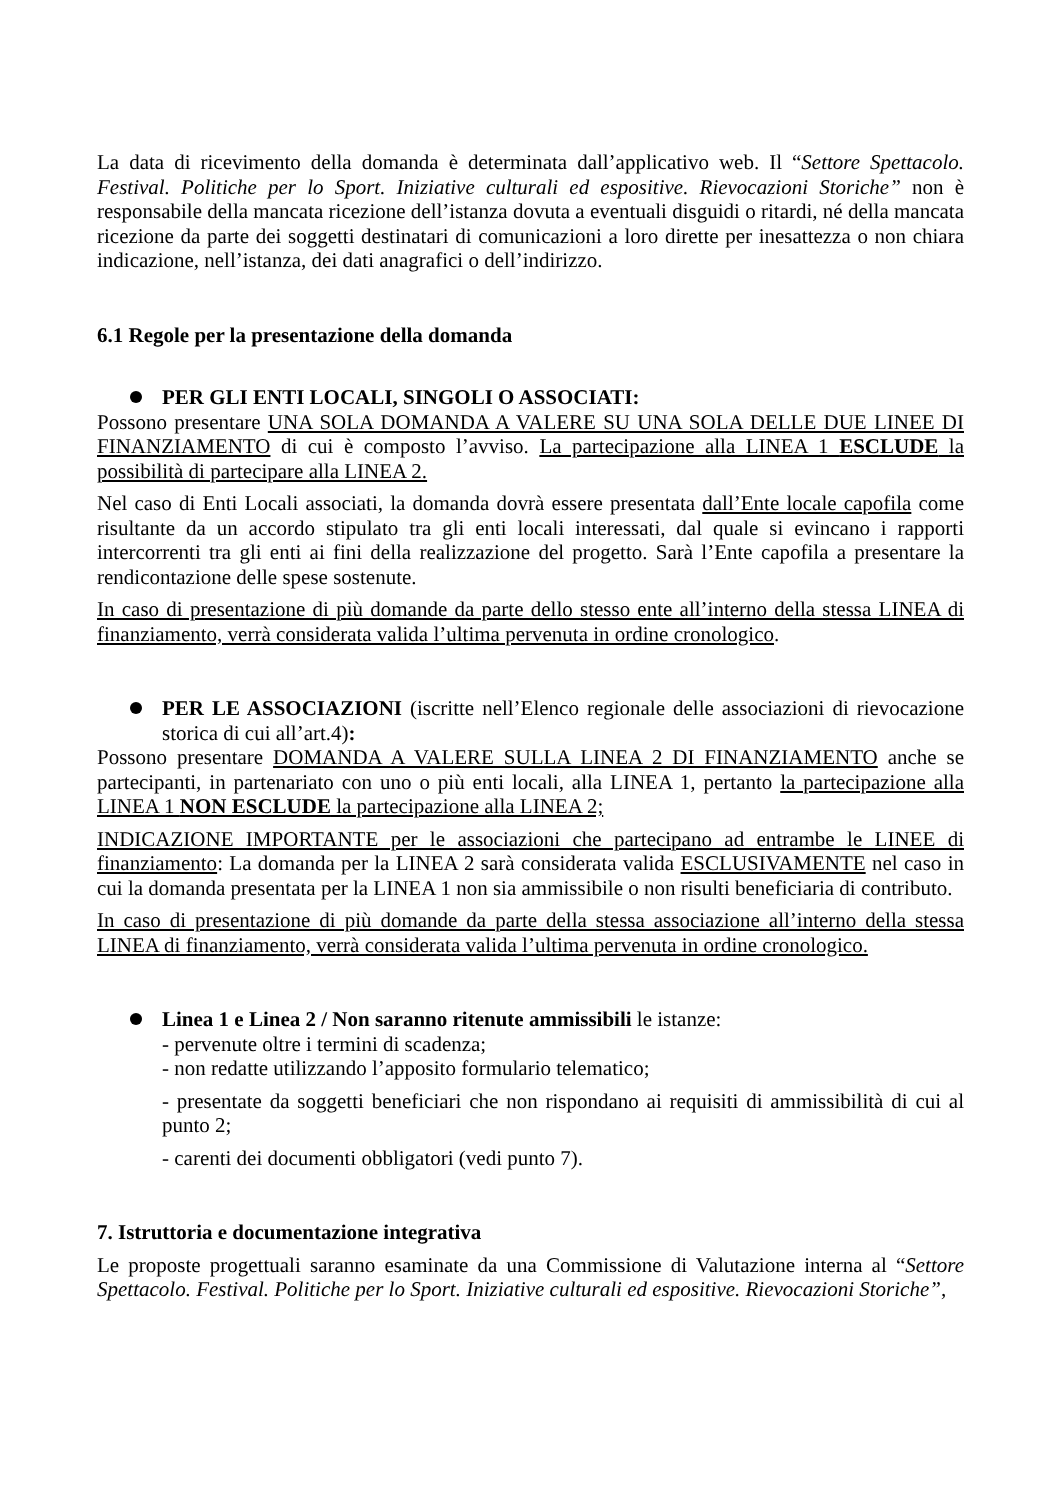La data di ricevimento della domanda è determinata dall’applicativo web. Il “Settore Spettacolo. Festival. Politiche per lo Sport. Iniziative culturali ed espositive. Rievocazioni Storiche” non è responsabile della mancata ricezione dell’istanza dovuta a eventuali disguidi o ritardi, né della mancata ricezione da parte dei soggetti destinatari di comunicazioni a loro dirette per inesattezza o non chiara indicazione, nell’istanza, dei dati anagrafici o dell’indirizzo.
6.1 Regole per la presentazione della domanda
PER GLI ENTI LOCALI, SINGOLI O ASSOCIATI:
Possono presentare UNA SOLA DOMANDA A VALERE SU UNA SOLA DELLE DUE LINEE DI FINANZIAMENTO di cui è composto l’avviso. La partecipazione alla LINEA 1 ESCLUDE la possibilità di partecipare alla LINEA 2.
Nel caso di Enti Locali associati, la domanda dovrà essere presentata dall’Ente locale capofila come risultante da un accordo stipulato tra gli enti locali interessati, dal quale si evincano i rapporti intercorrenti tra gli enti ai fini della realizzazione del progetto. Sarà l’Ente capofila a presentare la rendicontazione delle spese sostenute.
In caso di presentazione di più domande da parte dello stesso ente all’interno della stessa LINEA di finanziamento, verrà considerata valida l’ultima pervenuta in ordine cronologico.
PER LE ASSOCIAZIONI (iscritte nell’Elenco regionale delle associazioni di rievocazione storica di cui all’art.4):
Possono presentare DOMANDA A VALERE SULLA LINEA 2 DI FINANZIAMENTO anche se partecipanti, in partenariato con uno o più enti locali, alla LINEA 1, pertanto la partecipazione alla LINEA 1 NON ESCLUDE la partecipazione alla LINEA 2;
INDICAZIONE IMPORTANTE per le associazioni che partecipano ad entrambe le LINEE di finanziamento: La domanda per la LINEA 2 sarà considerata valida ESCLUSIVAMENTE nel caso in cui la domanda presentata per la LINEA 1 non sia ammissibile o non risulti beneficiaria di contributo.
In caso di presentazione di più domande da parte della stessa associazione all’interno della stessa LINEA di finanziamento, verrà considerata valida l’ultima pervenuta in ordine cronologico.
Linea 1 e Linea 2 / Non saranno ritenute ammissibili le istanze:
- pervenute oltre i termini di scadenza;
- non redatte utilizzando l’apposito formulario telematico;
- presentate da soggetti beneficiari che non rispondano ai requisiti di ammissibilità di cui al punto 2;
- carenti dei documenti obbligatori (vedi punto 7).
7. Istruttoria e documentazione integrativa
Le proposte progettuali saranno esaminate da una Commissione di Valutazione interna al “Settore Spettacolo. Festival. Politiche per lo Sport. Iniziative culturali ed espositive. Rievocazioni Storiche”,